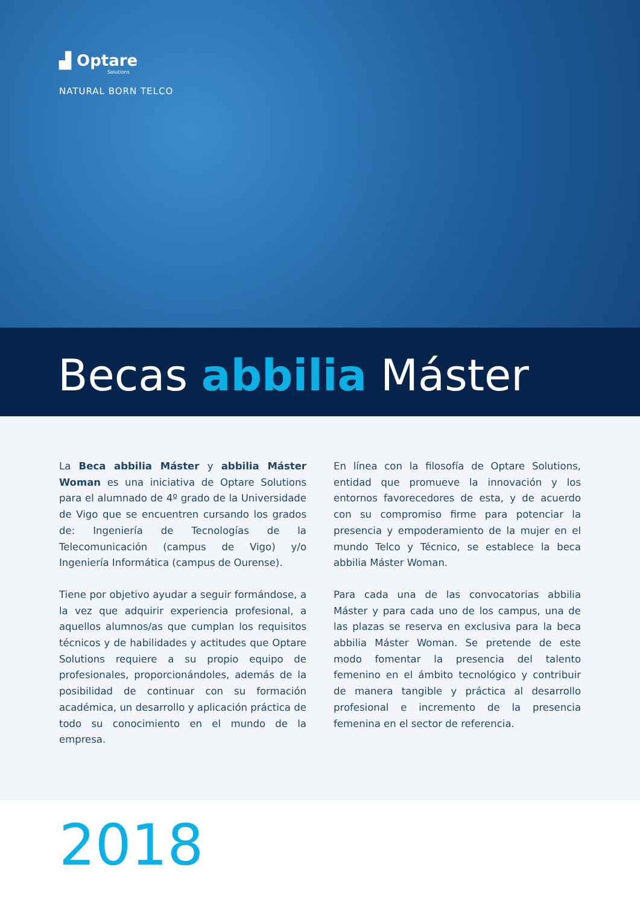▟ Optare
Solutions
NATURAL BORN TELCO
Becas abbilia Máster
La Beca abbilia Máster y abbilia Máster Woman es una iniciativa de Optare Solutions para el alumnado de 4º grado de la Universidade de Vigo que se encuentren cursando los grados de: Ingeniería de Tecnologías de la Telecomunicación (campus de Vigo) y/o Ingeniería Informática (campus de Ourense).
Tiene por objetivo ayudar a seguir formándose, a la vez que adquirir experiencia profesional, a aquellos alumnos/as que cumplan los requisitos técnicos y de habilidades y actitudes que Optare Solutions requiere a su propio equipo de profesionales, proporcionándoles, además de la posibilidad de continuar con su formación académica, un desarrollo y aplicación práctica de todo su conocimiento en el mundo de la empresa.
En línea con la filosofía de Optare Solutions, entidad que promueve la innovación y los entornos favorecedores de esta, y de acuerdo con su compromiso firme para potenciar la presencia y empoderamiento de la mujer en el mundo Telco y Técnico, se establece la beca abbilia Máster Woman.
Para cada una de las convocatorias abbilia Máster y para cada uno de los campus, una de las plazas se reserva en exclusiva para la beca abbilia Máster Woman. Se pretende de este modo fomentar la presencia del talento femenino en el ámbito tecnológico y contribuir de manera tangible y práctica al desarrollo profesional e incremento de la presencia femenina en el sector de referencia.
2018